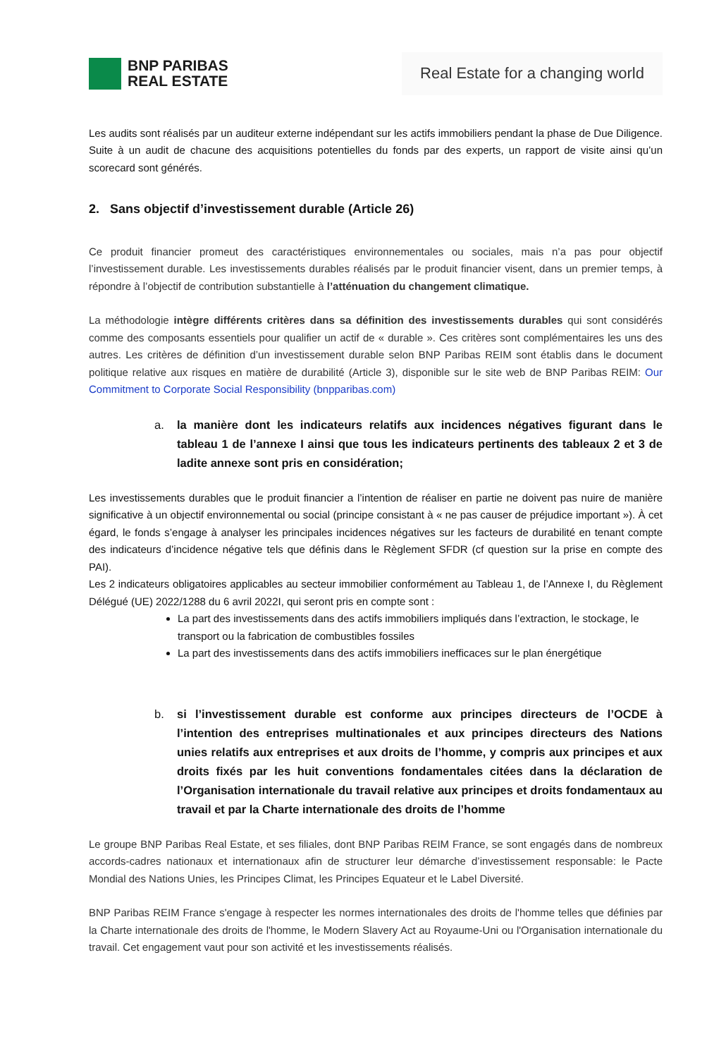BNP PARIBAS
REAL ESTATE
Real Estate for a changing world
Les audits sont réalisés par un auditeur externe indépendant sur les actifs immobiliers pendant la phase de Due Diligence. Suite à un audit de chacune des acquisitions potentielles du fonds par des experts, un rapport de visite ainsi qu’un scorecard sont générés.
2. Sans objectif d’investissement durable (Article 26)
Ce produit financier promeut des caractéristiques environnementales ou sociales, mais n’a pas pour objectif l’investissement durable. Les investissements durables réalisés par le produit financier visent, dans un premier temps, à répondre à l’objectif de contribution substantielle à l’atténuation du changement climatique.
La méthodologie intègre différents critères dans sa définition des investissements durables qui sont considérés comme des composants essentiels pour qualifier un actif de « durable ». Ces critères sont complémentaires les uns des autres. Les critères de définition d’un investissement durable selon BNP Paribas REIM sont établis dans le document politique relative aux risques en matière de durabilité (Article 3), disponible sur le site web de BNP Paribas REIM: Our Commitment to Corporate Social Responsibility (bnpparibas.com)
a. la manière dont les indicateurs relatifs aux incidences négatives figurant dans le tableau 1 de l’annexe I ainsi que tous les indicateurs pertinents des tableaux 2 et 3 de ladite annexe sont pris en considération;
Les investissements durables que le produit financier a l’intention de réaliser en partie ne doivent pas nuire de manière significative à un objectif environnemental ou social (principe consistant à « ne pas causer de préjudice important »). À cet égard, le fonds s’engage à analyser les principales incidences négatives sur les facteurs de durabilité en tenant compte des indicateurs d’incidence négative tels que définis dans le Règlement SFDR (cf question sur la prise en compte des PAI).
Les 2 indicateurs obligatoires applicables au secteur immobilier conformément au Tableau 1, de l’Annexe I, du Règlement Délégué (UE) 2022/1288 du 6 avril 2022I, qui seront pris en compte sont :
La part des investissements dans des actifs immobiliers impliqués dans l’extraction, le stockage, le transport ou la fabrication de combustibles fossiles
La part des investissements dans des actifs immobiliers inefficaces sur le plan énergétique
b. si l’investissement durable est conforme aux principes directeurs de l’OCDE à l’intention des entreprises multinationales et aux principes directeurs des Nations unies relatifs aux entreprises et aux droits de l’homme, y compris aux principes et aux droits fixés par les huit conventions fondamentales citées dans la déclaration de l’Organisation internationale du travail relative aux principes et droits fondamentaux au travail et par la Charte internationale des droits de l’homme
Le groupe BNP Paribas Real Estate, et ses filiales, dont BNP Paribas REIM France, se sont engagés dans de nombreux accords-cadres nationaux et internationaux afin de structurer leur démarche d’investissement responsable: le Pacte Mondial des Nations Unies, les Principes Climat, les Principes Equateur et le Label Diversité.
BNP Paribas REIM France s'engage à respecter les normes internationales des droits de l'homme telles que définies par la Charte internationale des droits de l'homme, le Modern Slavery Act au Royaume-Uni ou l'Organisation internationale du travail. Cet engagement vaut pour son activité et les investissements réalisés.